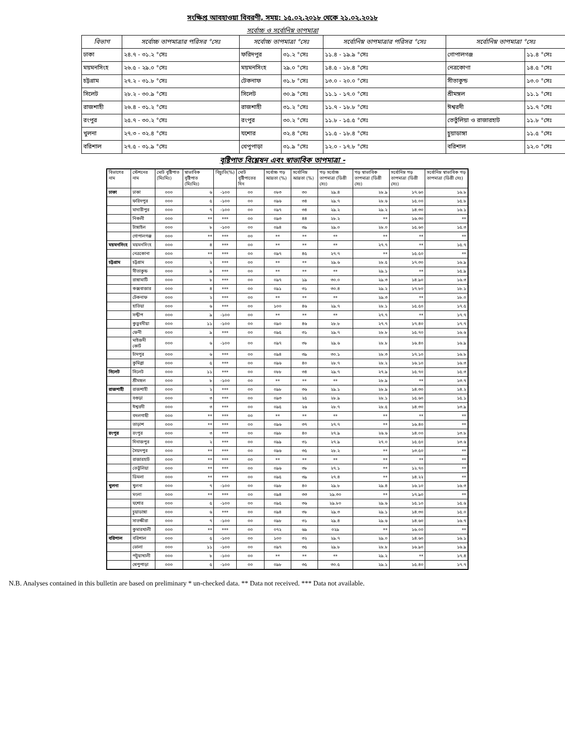সংক্ষিপ্ত আবহাওয়া বিবরণী, সময়: ১৫.০২.২০১৮ থেকে ২১.০২.২০১৮
সর্বোচ্চ ও সর্বোনিম্ন তাপমাত্রা
| বিভাগ | সর্বোচ্চ তাপমাত্রার পরিসর °সেঃ | সর্বোচ্চ তাপমাত্রা °সেঃ | | সর্বোনিম্ন তাপমাত্রার পরিসর °সেঃ | সর্বোনিম্ন তাপমাত্রা °সেঃ | |
| --- | --- | --- | --- | --- | --- | --- |
| ঢাকা | ২৪.৭ - ৩১.২ °সেঃ | ফরিদপুর | ৩১.২ °সেঃ | ১১.৪ - ১৯.৯ °সেঃ | গোপালগঞ্জ | ১১.৪ °সেঃ |
| ময়মনসিংহ | ২৬.৫ - ২৯.০ °সেঃ | ময়মনসিংহ | ২৯.০ °সেঃ | ১৪.৫ - ১৮.৪ °সেঃ | নেত্রকোণা | ১৪.৫ °সেঃ |
| চট্টগ্রাম | ২৭.২ - ৩১.৮ °সেঃ | টেকনাফ | ৩১.৮ °সেঃ | ১৩.০ - ২০.০ °সেঃ | সীতাকুন্ড | ১৩.০ °সেঃ |
| সিলেট | ২৮.২ - ৩০.৯ °সেঃ | সিলেট | ৩০.৯ °সেঃ | ১১.১ - ১৭.০ °সেঃ | শ্রীমঙ্গল | ১১.১ °সেঃ |
| রাজশাহী | ২৬.৪ - ৩১.২ °সেঃ | রাজশাহী | ৩১.২ °সেঃ | ১১.৭ - ১৮.৮ °সেঃ | ঈশ্বরদী | ১১.৭ °সেঃ |
| রংপুর | ২৫.৭ - ৩০.২ °সেঃ | রংপুর | ৩০.২ °সেঃ | ১১.৮ - ১৫.৫ °সেঃ | তেতুঁলিয়া ও রাজারহাট | ১১.৮ °সেঃ |
| খুলনা | ২৭.৩ - ৩২.৪ °সেঃ | যশোর | ৩২.৪ °সেঃ | ১১.৫ - ১৮.৪ °সেঃ | চুয়াডাঙ্গা | ১১.৫ °সেঃ |
| বরিশাল | ২৭.৫ - ৩১.৯ °সেঃ | খেপুপাড়া | ৩১.৯ °সেঃ | ১২.০ - ১৭.৮ °সেঃ | বরিশাল | ১২.০ °সেঃ |
বৃষ্টিপাত বিশ্লেষন এবং স্বাভাবিক তাপমাত্রা -
| বিভাগের নাম | স্টেশনের নাম | মোট বৃষ্টিপাত (মিঃমিঃ) | স্বাভাবিক বৃষ্টিপাত (মিঃমিঃ) | বিচ্যুতি(%) | মোট বৃষ্টিপাতের দিন | সর্বোচ্চ গড় আদ্রতা (%) | সর্বোনিম্ন আদ্রতা (%) | গড় সর্বোচ্চ তাপমাত্রা (ডিগ্রী সেঃ) | গড় স্বাভাবিক তাপমাত্রা (ডিগ্রী সেঃ) | সর্বোনিম্ন গড় তাপমাত্রা (ডিগ্রী সেঃ) | সর্বোনিম্ন স্বাভাবিক গড় তাপমাত্রা (ডিগ্রী সেঃ) |
| --- | --- | --- | --- | --- | --- | --- | --- | --- | --- | --- | --- |
| ঢাকা | ঢাকা | ০০০ | ৬ | -১০০ | ০০ | ০৮৩ | ৩০ | ২৯.৪ | ২৮.৯ | ১৭.৬০ | ১৬.৮ |
| | ফরিদপুর | ০০০ | ৫ | -১০০ | ০০ | ০৯৬ | ৩৪ | ২৯.৭ | ২৮.৬ | ১৫.০০ | ১৫.৮ |
| | মাদারীপুর | ০০০ | ৭ | -১০০ | ০০ | ০৯৭ | ৩৪ | ২৯.২ | ২৯.২ | ১৪.৩০ | ১৬.১ |
| | নিকলী | ০০০ | ** | *** | ০০ | ০৯৩ | ৪৪ | ২৮.২ | ** | ১৬.৩০ | ** |
| | টাঙ্গাইল | ০০০ | ৮ | -১০০ | ০০ | ০৯৪ | ৩৯ | ২৯.০ | ২৮.০ | ১৫.৬০ | ১৫.৩ |
| | গোপালগঞ্জ | ০০০ | ** | *** | ০০ | ** | ** | ** | ** | ** | ** |
| ময়মনসিংহ | ময়মনসিংহ | ০০০ | ৪ | *** | ০০ | ** | ** | ** | ২৭.৭ | ** | ১৫.৭ |
| | নেত্রকোনা | ০০০ | ** | *** | ০০ | ০৯৭ | ৪৫ | ২৭.৭ | ** | ১৫.৫০ | ** |
| চট্টগ্রাম | চট্টগ্রাম | ০০০ | ২ | *** | ০০ | ** | ** | ২৯.৬ | ২৮.৫ | ১৭.৩০ | ১৬.৯ |
| | সীতাকুন্ড | ০০০ | ৯ | *** | ০০ | ** | ** | ** | ২৯.১ | ** | ১৫.৯ |
| | রাঙ্গামাটি | ০০০ | ৮ | *** | ০০ | ০৯৭ | ১৯ | ৩০.০ | ২৯.৩ | ১৪.৯০ | ১৬.৩ |
| | কক্সবাজার | ০০০ | ৪ | *** | ০০ | ০৯১ | ৩১ | ৩০.৪ | ২৯.২ | ১৭.৮০ | ১৮.১ |
| | টেকনাফ | ০০০ | ২ | *** | ০০ | ** | ** | ** | ২৯.৩ | ** | ১৮.০ |
| | হাতিয়া | ০০০ | ৬ | *** | ০০ | ১০০ | ৪৬ | ২৯.৭ | ২৮.১ | ১৫.৫০ | ১৭.৫ |
| | সন্দ্বীপ | ০০০ | ৯ | -১০০ | ০০ | ** | ** | ** | ২৭.৭ | ** | ১৭.৭ |
| | কুতুবদীয়া | ০০০ | ১১ | -১০০ | ০০ | ০৯০ | ৪৬ | ২৮.৮ | ২৭.৭ | ১৭.৪০ | ১৭.৭ |
| | ফেনী | ০০০ | ৯ | *** | ০০ | ০৯৫ | ৩১ | ২৯.৭ | ২৮.৮ | ১৫.৭০ | ১৬.৬ |
| | মাইজদী কোর্ট | ০০০ | ৬ | -১০০ | ০০ | ০৯৭ | ৩৮ | ২৯.৬ | ২৮.৮ | ১৬.৪০ | ১৬.৯ |
| | চাঁদপুর | ০০০ | ৬ | *** | ০০ | ০৯৪ | ৩৯ | ৩০.১ | ২৮.৩ | ১৭.১০ | ১৬.৮ |
| | কুমিল্লা | ০০০ | ৫ | *** | ০০ | ০৯৬ | ৪০ | ২৮.৭ | ২৮.২ | ১৬.১০ | ১৬.৩ |
| সিলেট | সিলেট | ০০০ | ১১ | *** | ০০ | ০৮৮ | ৩৪ | ২৯.৭ | ২৭.৯ | ১৫.৭০ | ১৫.৩ |
| | শ্রীমঙ্গল | ০০০ | ৮ | -১০০ | ০০ | ** | ** | ** | ২৮.৯ | ** | ১৩.৭ |
| রাজশাহী | রাজশাহী | ০০০ | ২ | *** | ০০ | ০৯৮ | ৩৬ | ২৯.১ | ২৮.৯ | ১৪.৩০ | ১৪.২ |
| | বগুড়া | ০০০ | ৩ | *** | ০০ | ০৯৩ | ২৫ | ২৮.৯ | ২৮.১ | ১৫.৬০ | ১৫.১ |
| | ঈশ্বরদী | ০০০ | ৩ | *** | ০০ | ০৯৫ | ২৬ | ২৮.৭ | ২৮.৫ | ১৪.৩০ | ১৩.৯ |
| | বদলগাছী | ০০০ | ** | *** | ০০ | ** | ** | ** | ** | ** | ** |
| | তাড়াশ | ০০০ | ** | *** | ০০ | ০৯৬ | ৩৭ | ২৭.৭ | ** | ১৬.৪০ | ** |
| রংপুর | রংপুর | ০০০ | ৩ | *** | ০০ | ০৯৮ | ৪০ | ২৭.৯ | ২৬.৬ | ১৪.০০ | ১৩.৮ |
| | দিনাজপুর | ০০০ | ২ | *** | ০০ | ০৯৯ | ৩১ | ২৭.৯ | ২৭.০ | ১৫.৫০ | ১৩.৬ |
| | সৈয়দপুর | ০০০ | ** | *** | ০০ | ০৯৬ | ৩৫ | ২৮.২ | ** | ১৩.৫০ | ** |
| | রাজারহাট | ০০০ | ** | *** | ০০ | ** | ** | ** | ** | ** | ** |
| | তেতুঁলিয়া | ০০০ | ** | *** | ০০ | ০৯৬ | ৩৮ | ২৭.১ | ** | ১২.৭০ | ** |
| | ডিমলা | ০০০ | ** | *** | ০০ | ০৯৫ | ৩৯ | ২৭.৪ | ** | ১৪.২২ | ** |
| খুলনা | খুলনা | ০০০ | ৭ | -১০০ | ০০ | ০৯৮ | ৪০ | ২৯.৮ | ২৯.৪ | ১৬.১০ | ১৬.৩ |
| | মংলা | ০০০ | ** | *** | ০০ | ০৯৪ | ৩৩ | ২৯.৩০ | ** | ১৭.৯০ | ** |
| | যশোর | ০০০ | ৫ | -১০০ | ০০ | ০৯৫ | ৩৬ | ২৯.৮০ | ২৯.৬ | ১৫.১০ | ১৫.৬ |
| | চুয়াডাঙ্গা | ০০০ | ৬ | *** | ০০ | ০৯৪ | ৩৮ | ২৯.৩ | ২৯.১ | ১৪.৩০ | ১৫.০ |
| | সাতক্ষীরা | ০০০ | ৭ | -১০০ | ০০ | ০৯৮ | ৩১ | ২৯.৪ | ২৯.৬ | ১৪.৬০ | ১৬.৭ |
| | কুমারখালী | ০০০ | ** | *** | ০০ | ০৭২ | ৬৯ | ০২৯ | ** | ১৬.০০ | ** |
| বরিশাল | বরিশাল | ০০০ | ৫ | -১০০ | ০০ | ১০০ | ৩২ | ২৯.৭ | ২৯.০ | ১৪.৬০ | ১৬.১ |
| | ভোলা | ০০০ | ১১ | -১০০ | ০০ | ০৯৭ | ৩৫ | ২৯.৮ | ২৮.৮ | ১৬.৯০ | ১৬.৯ |
| | পটুয়াখালী | ০০০ | ৮ | -১০০ | ০০ | ** | ** | ** | ২৯.২ | ** | ১৭.৪ |
| | খেপুপাড়া | ০০০ | ৫ | -১০০ | ০০ | ০৯৮ | ৩৫ | ৩০.৫ | ২৯.১ | ১৫.৪০ | ১৭.৭ |
N.B. Analyses contained in this bulletin are based on preliminary * un-checked data. ** Data not received. *** Data not available.